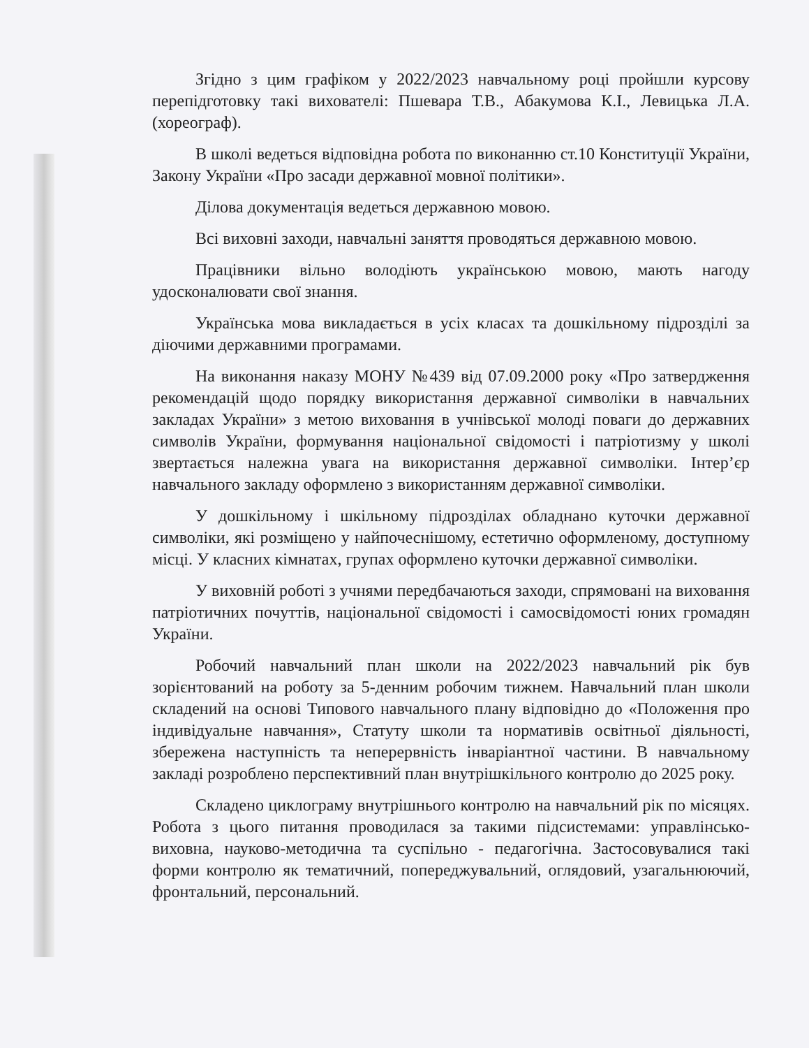Згідно з цим графіком у 2022/2023 навчальному році пройшли курсову перепідготовку такі вихователі: Пшевара Т.В., Абакумова К.І., Левицька Л.А. (хореограф).
В школі ведеться відповідна робота по виконанню ст.10 Конституції України, Закону України «Про засади державної мовної політики».
Ділова документація ведеться державною мовою.
Всі виховні заходи, навчальні заняття проводяться державною мовою.
Працівники вільно володіють українською мовою, мають нагоду удосконалювати свої знання.
Українська мова викладається в усіх класах та дошкільному підрозділі за діючими державними програмами.
На виконання наказу МОНУ №439 від 07.09.2000 року «Про затвердження рекомендацій щодо порядку використання державної символіки в навчальних закладах України» з метою виховання в учнівської молоді поваги до державних символів України, формування національної свідомості і патріотизму у школі звертається належна увага на використання державної символіки. Інтер’єр навчального закладу оформлено з використанням державної символіки.
У дошкільному і шкільному підрозділах обладнано куточки державної символіки, які розміщено у найпочеснішому, естетично оформленому, доступному місці. У класних кімнатах, групах оформлено куточки державної символіки.
У виховній роботі з учнями передбачаються заходи, спрямовані на виховання патріотичних почуттів, національної свідомості і самосвідомості юних громадян України.
Робочий навчальний план школи на 2022/2023 навчальний рік був зорієнтований на роботу за 5-денним робочим тижнем. Навчальний план школи складений на основі Типового навчального плану відповідно до «Положення про індивідуальне навчання», Статуту школи та нормативів освітньої діяльності, збережена наступність та неперервність інваріантної частини. В навчальному закладі розроблено перспективний план внутрішкільного контролю до 2025 року.
Складено циклограму внутрішнього контролю на навчальний рік по місяцях. Робота з цього питання проводилася за такими підсистемами: управлінсько-виховна, науково-методична та суспільно - педагогічна. Застосовувалися такі форми контролю як тематичний, попереджувальний, оглядовий, узагальнюючий, фронтальний, персональний.